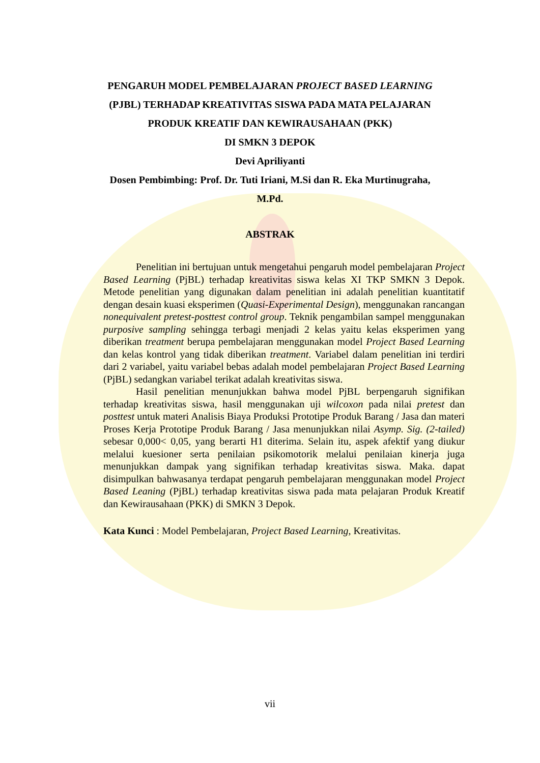PENGARUH MODEL PEMBELAJARAN PROJECT BASED LEARNING
(PJBL) TERHADAP KREATIVITAS SISWA PADA MATA PELAJARAN
PRODUK KREATIF DAN KEWIRAUSAHAAN (PKK)
DI SMKN 3 DEPOK
Devi Apriliyanti
Dosen Pembimbing: Prof. Dr. Tuti Iriani, M.Si dan R. Eka Murtinugraha,
M.Pd.
ABSTRAK
Penelitian ini bertujuan untuk mengetahui pengaruh model pembelajaran Project Based Learning (PjBL) terhadap kreativitas siswa kelas XI TKP SMKN 3 Depok. Metode penelitian yang digunakan dalam penelitian ini adalah penelitian kuantitatif dengan desain kuasi eksperimen (Quasi-Experimental Design), menggunakan rancangan nonequivalent pretest-posttest control group. Teknik pengambilan sampel menggunakan purposive sampling sehingga terbagi menjadi 2 kelas yaitu kelas eksperimen yang diberikan treatment berupa pembelajaran menggunakan model Project Based Learning dan kelas kontrol yang tidak diberikan treatment. Variabel dalam penelitian ini terdiri dari 2 variabel, yaitu variabel bebas adalah model pembelajaran Project Based Learning (PjBL) sedangkan variabel terikat adalah kreativitas siswa.
Hasil penelitian menunjukkan bahwa model PjBL berpengaruh signifikan terhadap kreativitas siswa, hasil menggunakan uji wilcoxon pada nilai pretest dan posttest untuk materi Analisis Biaya Produksi Prototipe Produk Barang / Jasa dan materi Proses Kerja Prototipe Produk Barang / Jasa menunjukkan nilai Asymp. Sig. (2-tailed) sebesar 0,000< 0,05, yang berarti H1 diterima. Selain itu, aspek afektif yang diukur melalui kuesioner serta penilaian psikomotorik melalui penilaian kinerja juga menunjukkan dampak yang signifikan terhadap kreativitas siswa. Maka. dapat disimpulkan bahwasanya terdapat pengaruh pembelajaran menggunakan model Project Based Leaning (PjBL) terhadap kreativitas siswa pada mata pelajaran Produk Kreatif dan Kewirausahaan (PKK) di SMKN 3 Depok.
Kata Kunci : Model Pembelajaran, Project Based Learning, Kreativitas.
vii